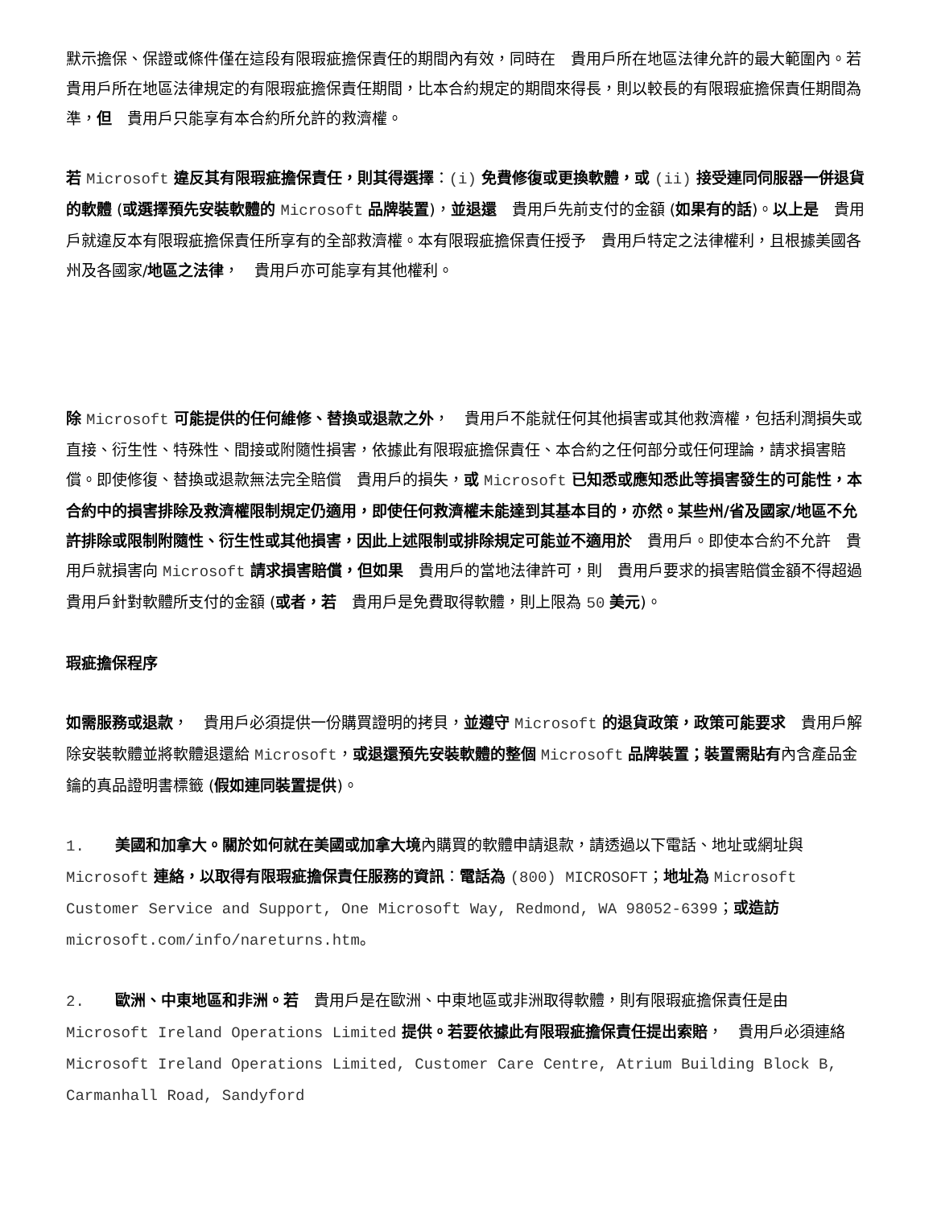默示擔保、保證或條件僅在這段有限瑕疵擔保責任的期間內有效，同時在　貴用戶所在地區法律允許的最大範圍內。若　貴用戶所在地區法律規定的有限瑕疵擔保責任期間，比本合約規定的期間來得長，則以較長的有限瑕疵擔保責任期間為準，但　貴用戶只能享有本合約所允許的救濟權。
若 Microsoft 違反其有限瑕疵擔保責任，則其得選擇：(i) 免費修復或更換軟體，或 (ii) 接受連同伺服器一併退貨的軟體 (或選擇預先安裝軟體的 Microsoft 品牌裝置)，並退還　貴用戶先前支付的金額 (如果有的話)。以上是　貴用戶就違反本有限瑕疵擔保責任所享有的全部救濟權。本有限瑕疵擔保責任授予　貴用戶特定之法律權利，且根據美國各州及各國家/地區之法律，　貴用戶亦可能享有其他權利。
除 Microsoft 可能提供的任何維修、替換或退款之外，　貴用戶不能就任何其他損害或其他救濟權，包括利潤損失或直接、衍生性、特殊性、間接或附隨性損害，依據此有限瑕疵擔保責任、本合約之任何部分或任何理論，請求損害賠償。即使修復、替換或退款無法完全賠償　貴用戶的損失，或 Microsoft 已知悉或應知悉此等損害發生的可能性，本合約中的損害排除及救濟權限制規定仍適用，即使任何救濟權未能達到其基本目的，亦然。某些州/省及國家/地區不允許排除或限制附隨性、衍生性或其他損害，因此上述限制或排除規定可能並不適用於　貴用戶。即使本合約不允許　貴用戶就損害向 Microsoft 請求損害賠償，但如果　貴用戶的當地法律許可，則　貴用戶要求的損害賠償金額不得超過　貴用戶針對軟體所支付的金額 (或者，若　貴用戶是免費取得軟體，則上限為 50 美元)。
瑕疵擔保程序
如需服務或退款，　貴用戶必須提供一份購買證明的拷貝，並遵守 Microsoft 的退貨政策，政策可能要求　貴用戶解除安裝軟體並將軟體退還給 Microsoft，或退還預先安裝軟體的整個 Microsoft 品牌裝置；裝置需貼有內含產品金鑰的真品證明書標籤 (假如連同裝置提供)。
1.　　美國和加拿大。關於如何就在美國或加拿大境內購買的軟體申請退款，請透過以下電話、地址或網址與 Microsoft 連絡，以取得有限瑕疵擔保責任服務的資訊：電話為 (800) MICROSOFT；地址為 Microsoft Customer Service and Support, One Microsoft Way, Redmond, WA 98052-6399；或造訪 microsoft.com/info/nareturns.htm。
2.　　歐洲、中東地區和非洲。若　貴用戶是在歐洲、中東地區或非洲取得軟體，則有限瑕疵擔保責任是由 Microsoft Ireland Operations Limited 提供。若要依據此有限瑕疵擔保責任提出索賠，　貴用戶必須連絡 Microsoft Ireland Operations Limited, Customer Care Centre, Atrium Building Block B, Carmanhall Road, Sandyford